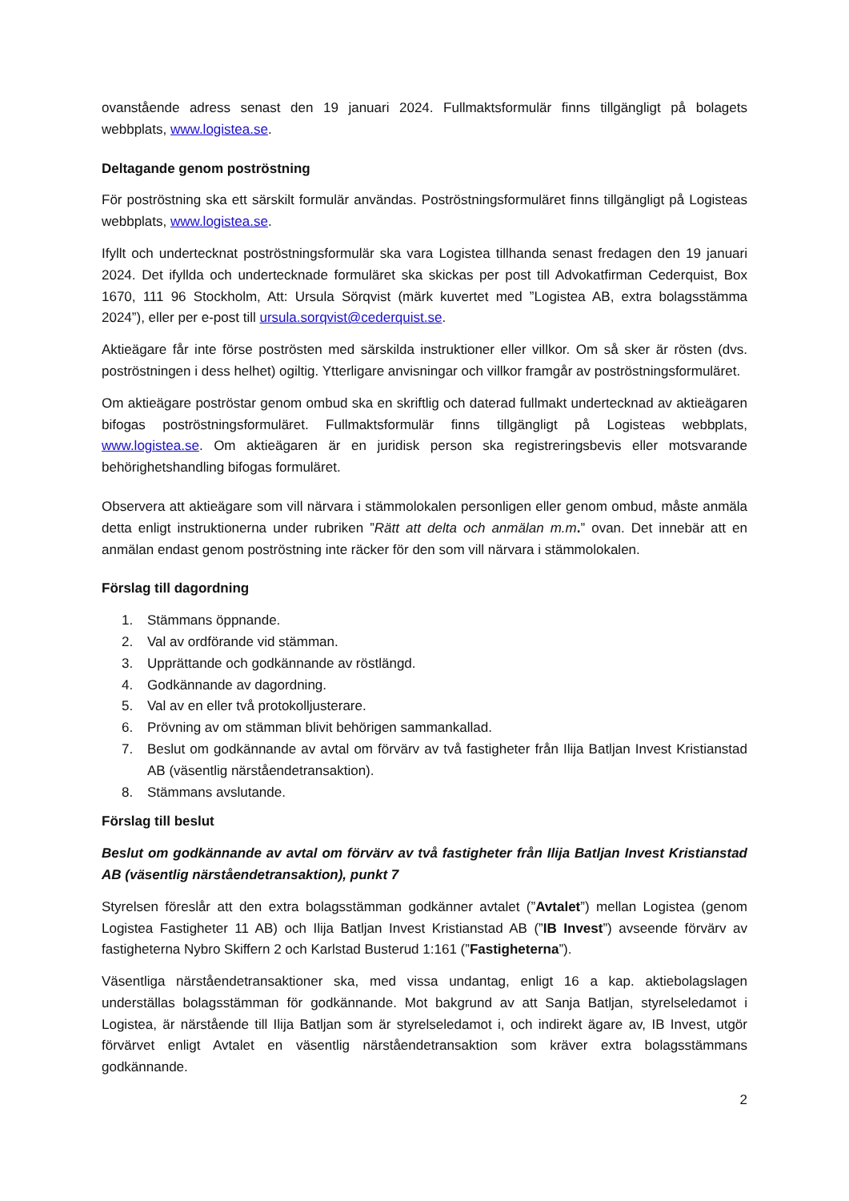ovanstående adress senast den 19 januari 2024. Fullmaktsformulär finns tillgängligt på bolagets webbplats, www.logistea.se.
Deltagande genom poströstning
För poströstning ska ett särskilt formulär användas. Poströstningsformuläret finns tillgängligt på Logisteas webbplats, www.logistea.se.
Ifyllt och undertecknat poströstningsformulär ska vara Logistea tillhanda senast fredagen den 19 januari 2024. Det ifyllda och undertecknade formuläret ska skickas per post till Advokatfirman Cederquist, Box 1670, 111 96 Stockholm, Att: Ursula Sörqvist (märk kuvertet med ”Logistea AB, extra bolagsstämma 2024”), eller per e-post till ursula.sorqvist@cederquist.se.
Aktieägare får inte förse poströsten med särskilda instruktioner eller villkor. Om så sker är rösten (dvs. poströstningen i dess helhet) ogiltig. Ytterligare anvisningar och villkor framgår av poströstningsformuläret.
Om aktieägare poströstar genom ombud ska en skriftlig och daterad fullmakt undertecknad av aktieägaren bifogas poströstningsformuläret. Fullmaktsformulär finns tillgängligt på Logisteas webbplats, www.logistea.se. Om aktieägaren är en juridisk person ska registreringsbevis eller motsvarande behörighetshandling bifogas formuläret.
Observera att aktieägare som vill närvara i stämmolokalen personligen eller genom ombud, måste anmäla detta enligt instruktionerna under rubriken ”Rätt att delta och anmälan m.m.” ovan. Det innebär att en anmälan endast genom poströstning inte räcker för den som vill närvara i stämmolokalen.
Förslag till dagordning
1. Stämmans öppnande.
2. Val av ordförande vid stämman.
3. Upprättande och godkännande av röstlängd.
4. Godkännande av dagordning.
5. Val av en eller två protokolljusterare.
6. Prövning av om stämman blivit behörigen sammankallad.
7. Beslut om godkännande av avtal om förvärv av två fastigheter från Ilija Batljan Invest Kristianstad AB (väsentlig närståendetransaktion).
8. Stämmans avslutande.
Förslag till beslut
Beslut om godkännande av avtal om förvärv av två fastigheter från Ilija Batljan Invest Kristianstad AB (väsentlig närståendetransaktion), punkt 7
Styrelsen föreslår att den extra bolagsstämman godkänner avtalet (”Avtalet”) mellan Logistea (genom Logistea Fastigheter 11 AB) och Ilija Batljan Invest Kristianstad AB (”IB Invest”) avseende förvärv av fastigheterna Nybro Skiffern 2 och Karlstad Busterud 1:161 (”Fastigheterna”).
Väsentliga närståendetransaktioner ska, med vissa undantag, enligt 16 a kap. aktiebolagslagen underställas bolagsstämman för godkännande. Mot bakgrund av att Sanja Batljan, styrelseledamot i Logistea, är närstående till Ilija Batljan som är styrelseledamot i, och indirekt ägare av, IB Invest, utgör förvärvet enligt Avtalet en väsentlig närståendetransaktion som kräver extra bolagsstämmans godkännande.
2